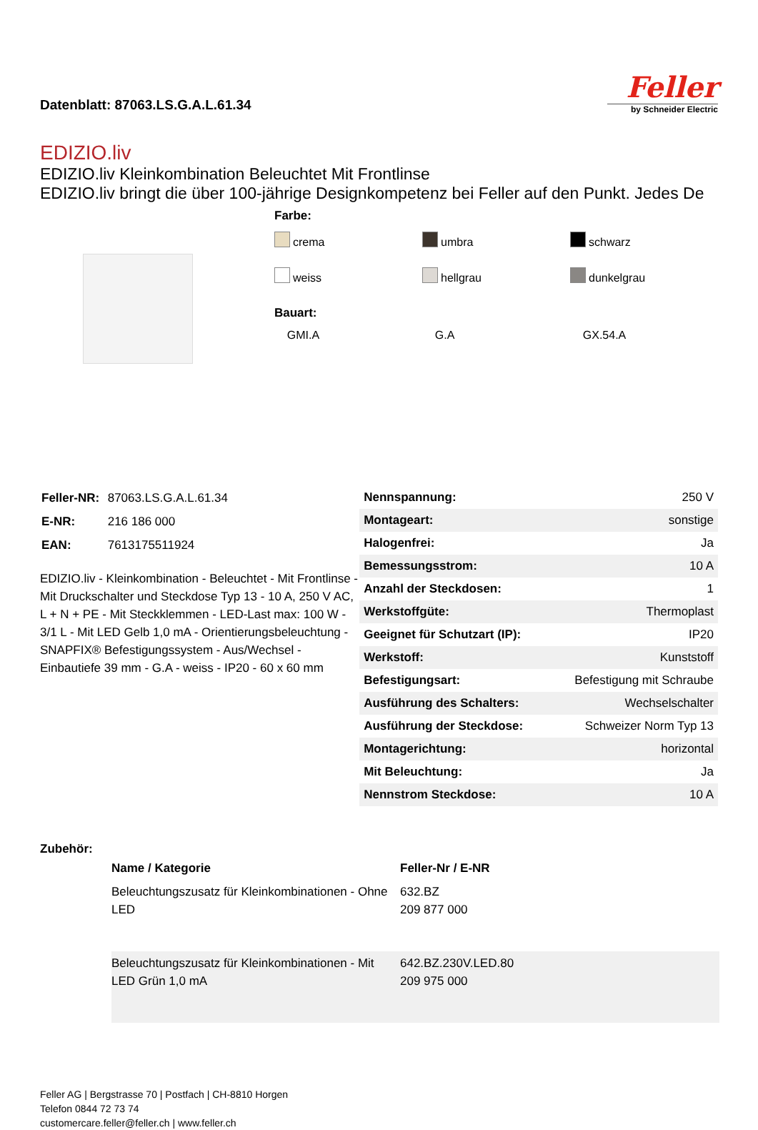Datenblatt: 87063.LS.G.A.L.61.34
Feller
by Schneider Electric
EDIZIO.liv
EDIZIO.liv Kleinkombination Beleuchtet Mit Frontlinse
EDIZIO.liv bringt die über 100-jährige Designkompetenz bei Feller auf den Punkt. Jedes De
Farbe:
crema
umbra
schwarz
weiss
hellgrau
dunkelgrau
Bauart:
GMI.A
G.A
GX.54.A
| Feller-NR: | 87063.LS.G.A.L.61.34 |
| E-NR: | 216 186 000 |
| EAN: | 7613175511924 |
EDIZIO.liv - Kleinkombination - Beleuchtet - Mit Frontlinse - Mit Druckschalter und Steckdose Typ 13 - 10 A, 250 V AC, L + N + PE - Mit Steckklemmen - LED-Last max: 100 W - 3/1 L - Mit LED Gelb 1,0 mA - Orientierungsbeleuchtung - SNAPFIX® Befestigungssystem - Aus/Wechsel - Einbautiefe 39 mm - G.A - weiss - IP20 - 60 x 60 mm
| Nennspannung: | 250 V |
| Montageart: | sonstige |
| Halogenfrei: | Ja |
| Bemessungsstrom: | 10 A |
| Anzahl der Steckdosen: | 1 |
| Werkstoffgüte: | Thermoplast |
| Geeignet für Schutzart (IP): | IP20 |
| Werkstoff: | Kunststoff |
| Befestigungsart: | Befestigung mit Schraube |
| Ausführung des Schalters: | Wechselschalter |
| Ausführung der Steckdose: | Schweizer Norm Typ 13 |
| Montagerichtung: | horizontal |
| Mit Beleuchtung: | Ja |
| Nennstrom Steckdose: | 10 A |
Zubehör:
| | Name / Kategorie | Feller-Nr / E-NR |
| --- | --- | --- |
| | Beleuchtungszusatz für Kleinkombinationen - Ohne LED | 632.BZ 209 877 000 |
| | Beleuchtungszusatz für Kleinkombinationen - Mit LED Grün 1,0 mA | 642.BZ.230V.LED.80 209 975 000 |
Feller AG | Bergstrasse 70 | Postfach | CH-8810 Horgen
Telefon 0844 72 73 74
customercare.feller@feller.ch | www.feller.ch